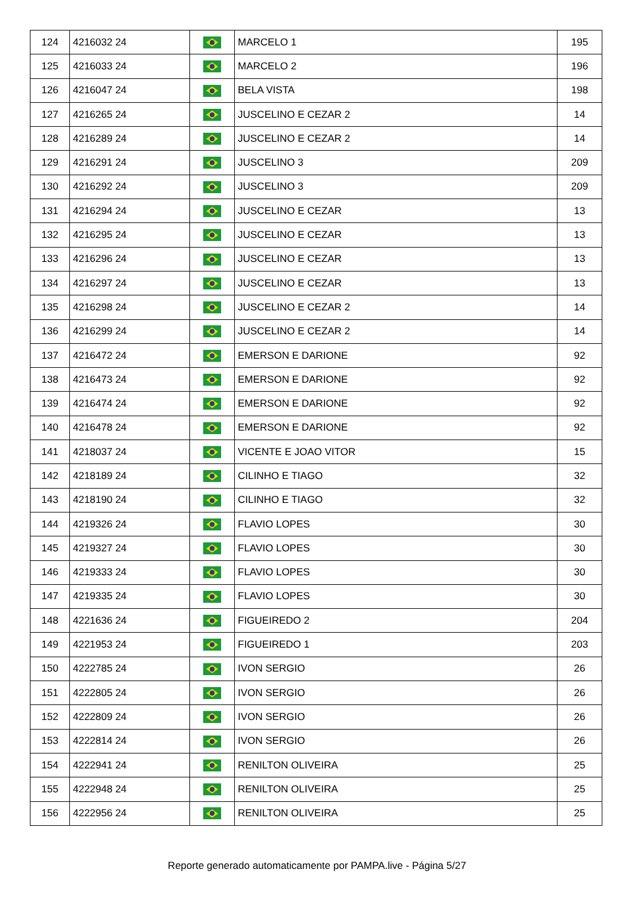| 124 | 4216032 24 | | MARCELO 1 | 195 |
| 125 | 4216033 24 | | MARCELO 2 | 196 |
| 126 | 4216047 24 | | BELA VISTA | 198 |
| 127 | 4216265 24 | | JUSCELINO E CEZAR 2 | 14 |
| 128 | 4216289 24 | | JUSCELINO E CEZAR 2 | 14 |
| 129 | 4216291 24 | | JUSCELINO 3 | 209 |
| 130 | 4216292 24 | | JUSCELINO 3 | 209 |
| 131 | 4216294 24 | | JUSCELINO E CEZAR | 13 |
| 132 | 4216295 24 | | JUSCELINO E CEZAR | 13 |
| 133 | 4216296 24 | | JUSCELINO E CEZAR | 13 |
| 134 | 4216297 24 | | JUSCELINO E CEZAR | 13 |
| 135 | 4216298 24 | | JUSCELINO E CEZAR 2 | 14 |
| 136 | 4216299 24 | | JUSCELINO E CEZAR 2 | 14 |
| 137 | 4216472 24 | | EMERSON E DARIONE | 92 |
| 138 | 4216473 24 | | EMERSON E DARIONE | 92 |
| 139 | 4216474 24 | | EMERSON E DARIONE | 92 |
| 140 | 4216478 24 | | EMERSON E DARIONE | 92 |
| 141 | 4218037 24 | | VICENTE E JOAO VITOR | 15 |
| 142 | 4218189 24 | | CILINHO E TIAGO | 32 |
| 143 | 4218190 24 | | CILINHO E TIAGO | 32 |
| 144 | 4219326 24 | | FLAVIO LOPES | 30 |
| 145 | 4219327 24 | | FLAVIO LOPES | 30 |
| 146 | 4219333 24 | | FLAVIO LOPES | 30 |
| 147 | 4219335 24 | | FLAVIO LOPES | 30 |
| 148 | 4221636 24 | | FIGUEIREDO 2 | 204 |
| 149 | 4221953 24 | | FIGUEIREDO 1 | 203 |
| 150 | 4222785 24 | | IVON SERGIO | 26 |
| 151 | 4222805 24 | | IVON SERGIO | 26 |
| 152 | 4222809 24 | | IVON SERGIO | 26 |
| 153 | 4222814 24 | | IVON SERGIO | 26 |
| 154 | 4222941 24 | | RENILTON OLIVEIRA | 25 |
| 155 | 4222948 24 | | RENILTON OLIVEIRA | 25 |
| 156 | 4222956 24 | | RENILTON OLIVEIRA | 25 |
Reporte generado automaticamente por PAMPA.live - Página 5/27